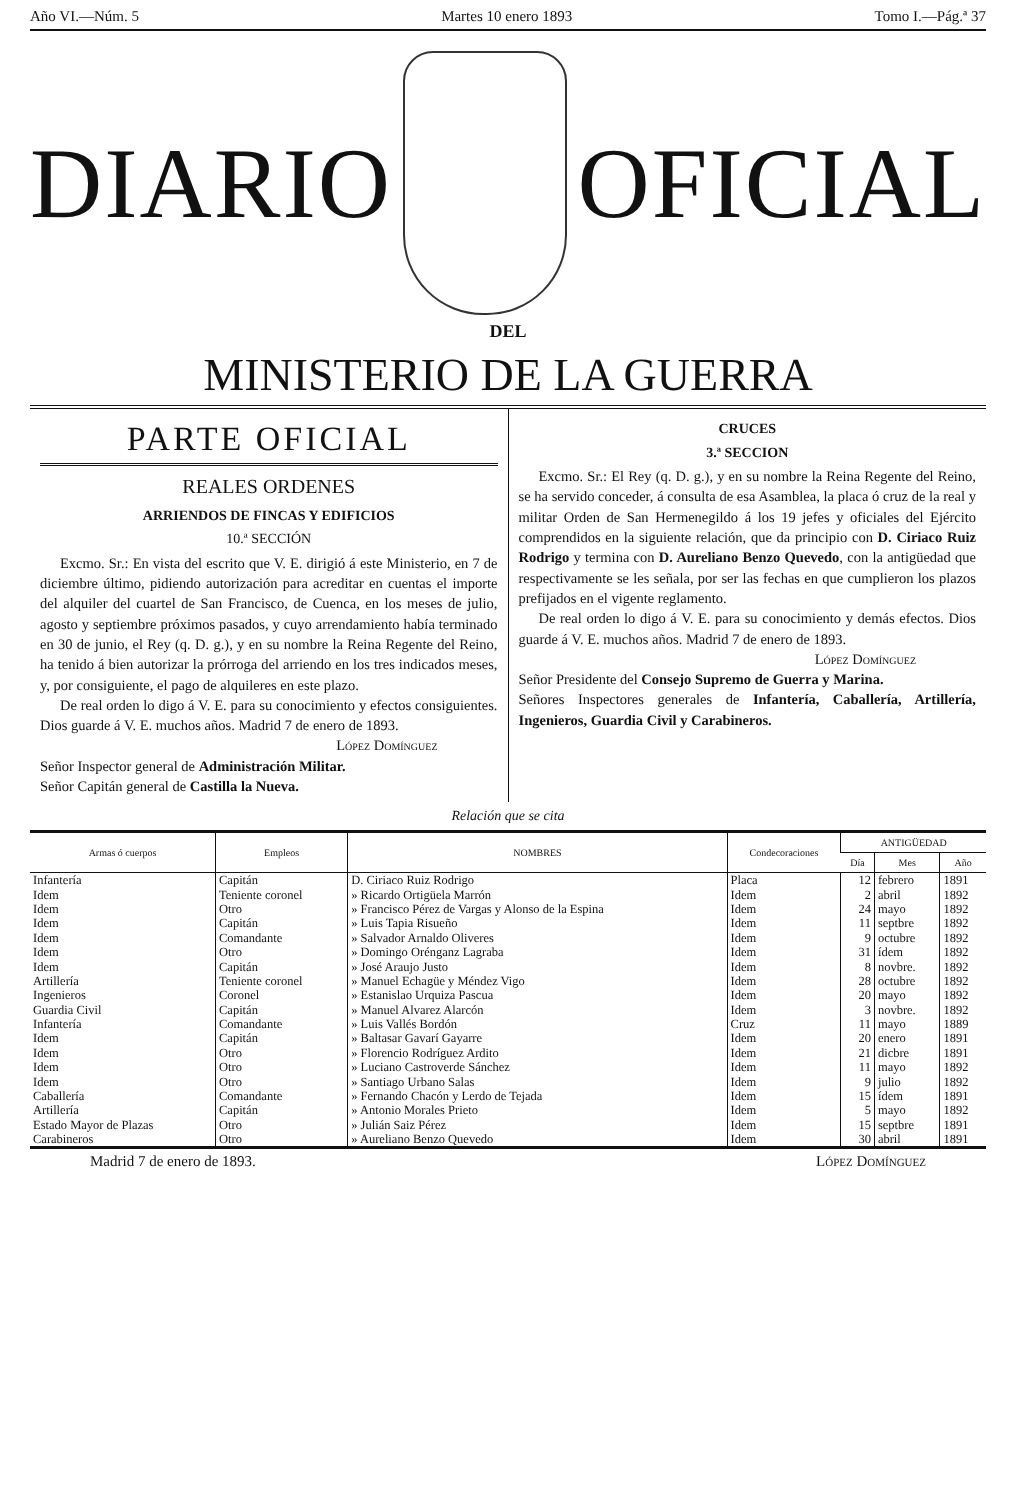Año VI.—Núm. 5 Martes 10 enero 1893 Tomo I.—Pág.ª 37
DIARIO OFICIAL
DEL
MINISTERIO DE LA GUERRA
PARTE OFICIAL
REALES ORDENES
ARRIENDOS DE FINCAS Y EDIFICIOS
10.ª SECCIÓN
Excmo. Sr.: En vista del escrito que V. E. dirigió á este Ministerio, en 7 de diciembre último, pidiendo autorización para acreditar en cuentas el importe del alquiler del cuartel de San Francisco, de Cuenca, en los meses de julio, agosto y septiembre próximos pasados, y cuyo arrendamiento había terminado en 30 de junio, el Rey (q. D. g.), y en su nombre la Reina Regente del Reino, ha tenido á bien autorizar la prórroga del arriendo en los tres indicados meses, y, por consiguiente, el pago de alquileres en este plazo.
De real orden lo digo á V. E. para su conocimiento y efectos consiguientes. Dios guarde á V. E. muchos años. Madrid 7 de enero de 1893.
López Domínguez
Señor Inspector general de Administración Militar.
Señor Capitán general de Castilla la Nueva.
CRUCES
3.ª SECCION
Excmo. Sr.: El Rey (q. D. g.), y en su nombre la Reina Regente del Reino, se ha servido conceder, á consulta de esa Asamblea, la placa ó cruz de la real y militar Orden de San Hermenegildo á los 19 jefes y oficiales del Ejército comprendidos en la siguiente relación, que da principio con D. Ciriaco Ruiz Rodrigo y termina con D. Aureliano Benzo Quevedo, con la antigüedad que respectivamente se les señala, por ser las fechas en que cumplieron los plazos prefijados en el vigente reglamento.
De real orden lo digo á V. E. para su conocimiento y demás efectos. Dios guarde á V. E. muchos años. Madrid 7 de enero de 1893.
López Domínguez
Señor Presidente del Consejo Supremo de Guerra y Marina.
Señores Inspectores generales de Infantería, Caballería, Artillería, Ingenieros, Guardia Civil y Carabineros.
Relación que se cita
| Armas ó cuerpos | Empleos | NOMBRES | Condecoraciones | ANTIGÜEDAD | | |
| --- | --- | --- | --- | --- | --- | --- |
| | | | | Día | Mes | Año |
| Infantería | Capitán | D. Ciriaco Ruiz Rodrigo | Placa | 12 | febrero | 1891 |
| Idem | Teniente coronel | » Ricardo Ortigüela Marrón | Idem | 2 | abril | 1892 |
| Idem | Otro | » Francisco Pérez de Vargas y Alonso de la Espina | Idem | 24 | mayo | 1892 |
| Idem | Capitán | » Luis Tapia Risueño | Idem | 11 | septbre | 1892 |
| Idem | Comandante | » Salvador Arnaldo Oliveres | Idem | 9 | octubre | 1892 |
| Idem | Otro | » Domingo Orénganz Lagraba | Idem | 31 | ídem | 1892 |
| Idem | Capitán | » José Araujo Justo | Idem | 8 | novbre. | 1892 |
| Artillería | Teniente coronel | » Manuel Echagüe y Méndez Vigo | Idem | 28 | octubre | 1892 |
| Ingenieros | Coronel | » Estanislao Urquiza Pascua | Idem | 20 | mayo | 1892 |
| Guardia Civil | Capitán | » Manuel Alvarez Alarcón | Idem | 3 | novbre. | 1892 |
| Infantería | Comandante | » Luis Vallés Bordón | Cruz | 11 | mayo | 1889 |
| Idem | Capitán | » Baltasar Gavarí Gayarre | Idem | 20 | enero | 1891 |
| Idem | Otro | » Florencio Rodríguez Ardito | Idem | 21 | dicbre | 1891 |
| Idem | Otro | » Luciano Castroverde Sánchez | Idem | 11 | mayo | 1892 |
| Idem | Otro | » Santiago Urbano Salas | Idem | 9 | julio | 1892 |
| Caballería | Comandante | » Fernando Chacón y Lerdo de Tejada | Idem | 15 | ídem | 1891 |
| Artillería | Capitán | » Antonio Morales Prieto | Idem | 5 | mayo | 1892 |
| Estado Mayor de Plazas | Otro | » Julián Saiz Pérez | Idem | 15 | septbre | 1891 |
| Carabineros | Otro | » Aureliano Benzo Quevedo | Idem | 30 | abril | 1891 |
Madrid 7 de enero de 1893. López Domínguez